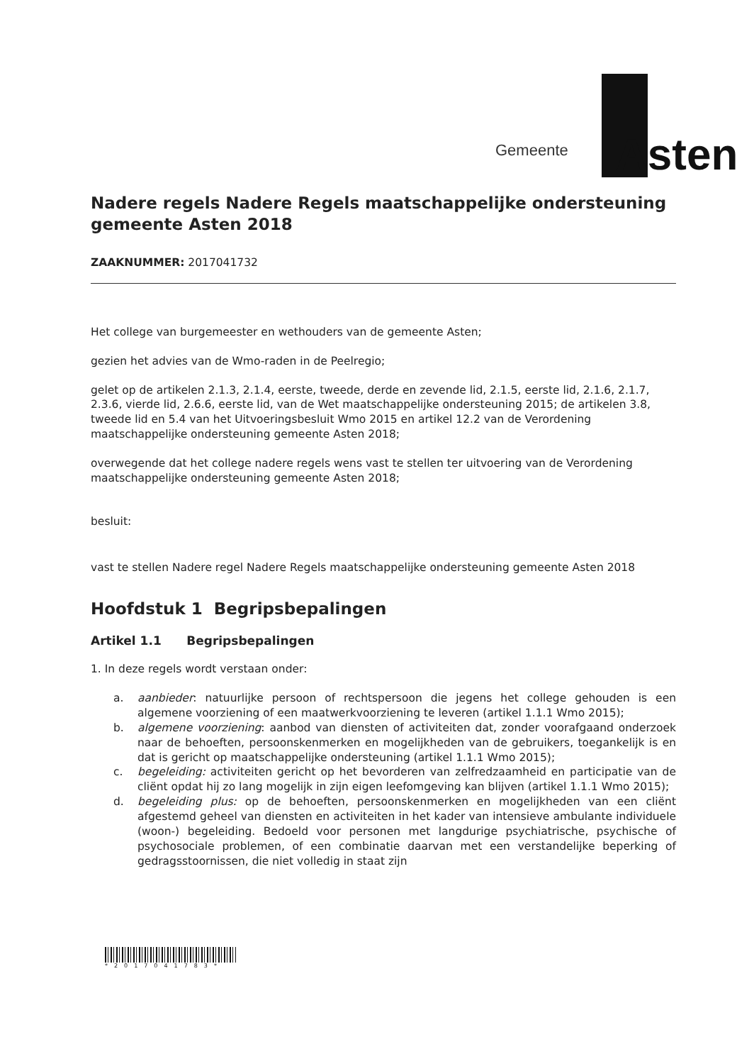Gemeente Asten
Nadere regels Nadere Regels maatschappelijke ondersteuning gemeente Asten 2018
ZAAKNUMMER: 2017041732
Het college van burgemeester en wethouders van de gemeente Asten;
gezien het advies van de Wmo-raden in de Peelregio;
gelet op de artikelen 2.1.3, 2.1.4, eerste, tweede, derde en zevende lid, 2.1.5, eerste lid, 2.1.6, 2.1.7, 2.3.6, vierde lid, 2.6.6, eerste lid, van de Wet maatschappelijke ondersteuning 2015; de artikelen 3.8, tweede lid en 5.4 van het Uitvoeringsbesluit Wmo 2015 en artikel 12.2 van de Verordening maatschappelijke ondersteuning gemeente Asten 2018;
overwegende dat het college nadere regels wens vast te stellen ter uitvoering van de Verordening maatschappelijke ondersteuning gemeente Asten 2018;
besluit:
vast te stellen Nadere regel Nadere Regels maatschappelijke ondersteuning gemeente Asten 2018
Hoofdstuk 1 Begripsbepalingen
Artikel 1.1 Begripsbepalingen
1. In deze regels wordt verstaan onder:
a. aanbieder: natuurlijke persoon of rechtspersoon die jegens het college gehouden is een algemene voorziening of een maatwerkvoorziening te leveren (artikel 1.1.1 Wmo 2015);
b. algemene voorziening: aanbod van diensten of activiteiten dat, zonder voorafgaand onderzoek naar de behoeften, persoonskenmerken en mogelijkheden van de gebruikers, toegankelijk is en dat is gericht op maatschappelijke ondersteuning (artikel 1.1.1 Wmo 2015);
c. begeleiding: activiteiten gericht op het bevorderen van zelfredzaamheid en participatie van de cliënt opdat hij zo lang mogelijk in zijn eigen leefomgeving kan blijven (artikel 1.1.1 Wmo 2015);
d. begeleiding plus: op de behoeften, persoonskenmerken en mogelijkheden van een cliënt afgestemd geheel van diensten en activiteiten in het kader van intensieve ambulante individuele (woon-) begeleiding. Bedoeld voor personen met langdurige psychiatrische, psychische of psychosociale problemen, of een combinatie daarvan met een verstandelijke beperking of gedragsstoornissen, die niet volledig in staat zijn
*2017041783*